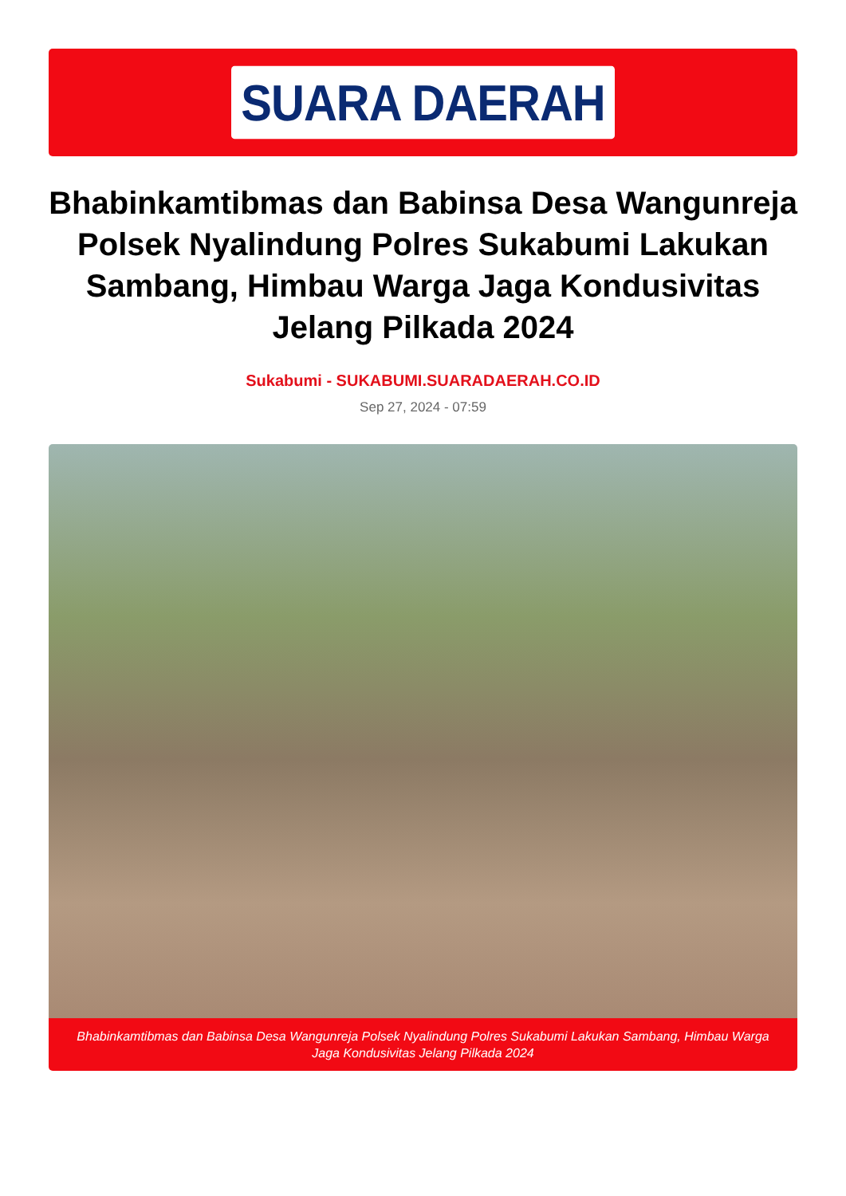SUARA DAERAH
Bhabinkamtibmas dan Babinsa Desa Wangunreja Polsek Nyalindung Polres Sukabumi Lakukan Sambang, Himbau Warga Jaga Kondusivitas Jelang Pilkada 2024
Sukabumi - SUKABUMI.SUARADAERAH.CO.ID
Sep 27, 2024 - 07:59
Bhabinkamtibmas dan Babinsa Desa Wangunreja Polsek Nyalindung Polres Sukabumi Lakukan Sambang, Himbau Warga Jaga Kondusivitas Jelang Pilkada 2024